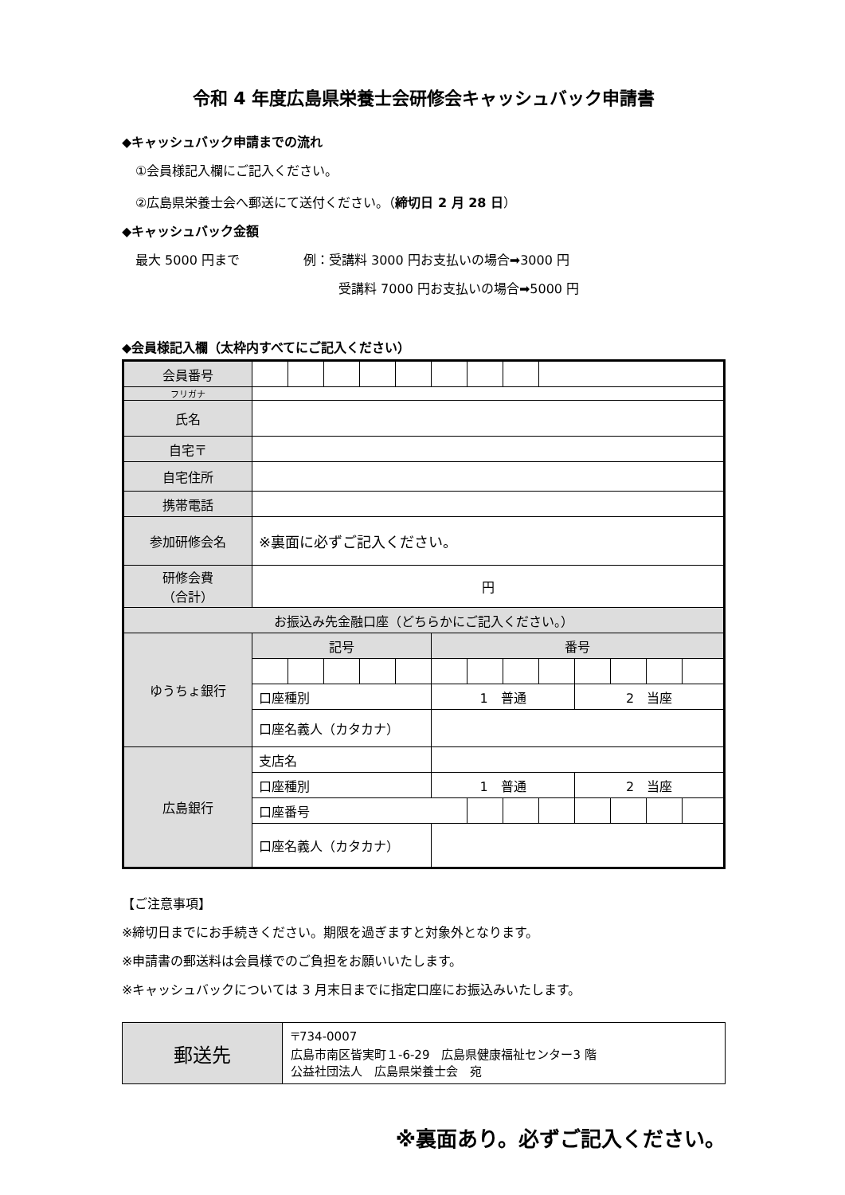令和 4 年度広島県栄養士会研修会キャッシュバック申請書
◆キャッシュバック申請までの流れ
①会員様記入欄にご記入ください。
②広島県栄養士会へ郵送にて送付ください。（締切日 2 月 28 日）
◆キャッシュバック金額
最大 5000 円まで　　　　　例：受講料 3000 円お支払いの場合➡3000 円
受講料 7000 円お支払いの場合➡5000 円
◆会員様記入欄（太枠内すべてにご記入ください）
| 会員番号 | | | | | | | | | | | | | |
| フリガナ | | | | | | | | | | | | | |
| 氏名 | | | | | | | | | | | | | |
| 自宅〒 | | | | | | | | | | | | | |
| 自宅住所 | | | | | | | | | | | | | |
| 携帯電話 | | | | | | | | | | | | | |
| 参加研修会名 | ※裏面に必ずご記入ください。 | | | | | | | | | | | | |
| 研修会費 （合計） | 円 | | | | | | | | | | | | |
| お振込み先金融口座（どちらかにご記入ください。） | | | | | | | | | | | | | |
| ゆうちょ銀行 | 記号 | | | | | 番号 | | | | | | | |
| | 口座種別 | | | | | 1 普通 | | | | 2 当座 | | | |
| | 口座名義人（カタカナ） | | | | | | | | | | | | |
| 広島銀行 | 支店名 | | | | | | | | | | | | |
| | 口座種別 | | | | | 1 普通 | | | | 2 当座 | | | |
| | 口座番号 | | | | | | | | | | | | |
| | 口座名義人（カタカナ） | | | | | | | | | | | | |
【ご注意事項】
※締切日までにお手続きください。期限を過ぎますと対象外となります。
※申請書の郵送料は会員様でのご負担をお願いいたします。
※キャッシュバックについては 3 月末日までに指定口座にお振込みいたします。
| 郵送先 | 〒734-0007 広島市南区皆実町１-6-29 広島県健康福祉センター3 階 公益社団法人 広島県栄養士会 宛 |
※裏面あり。必ずご記入ください。